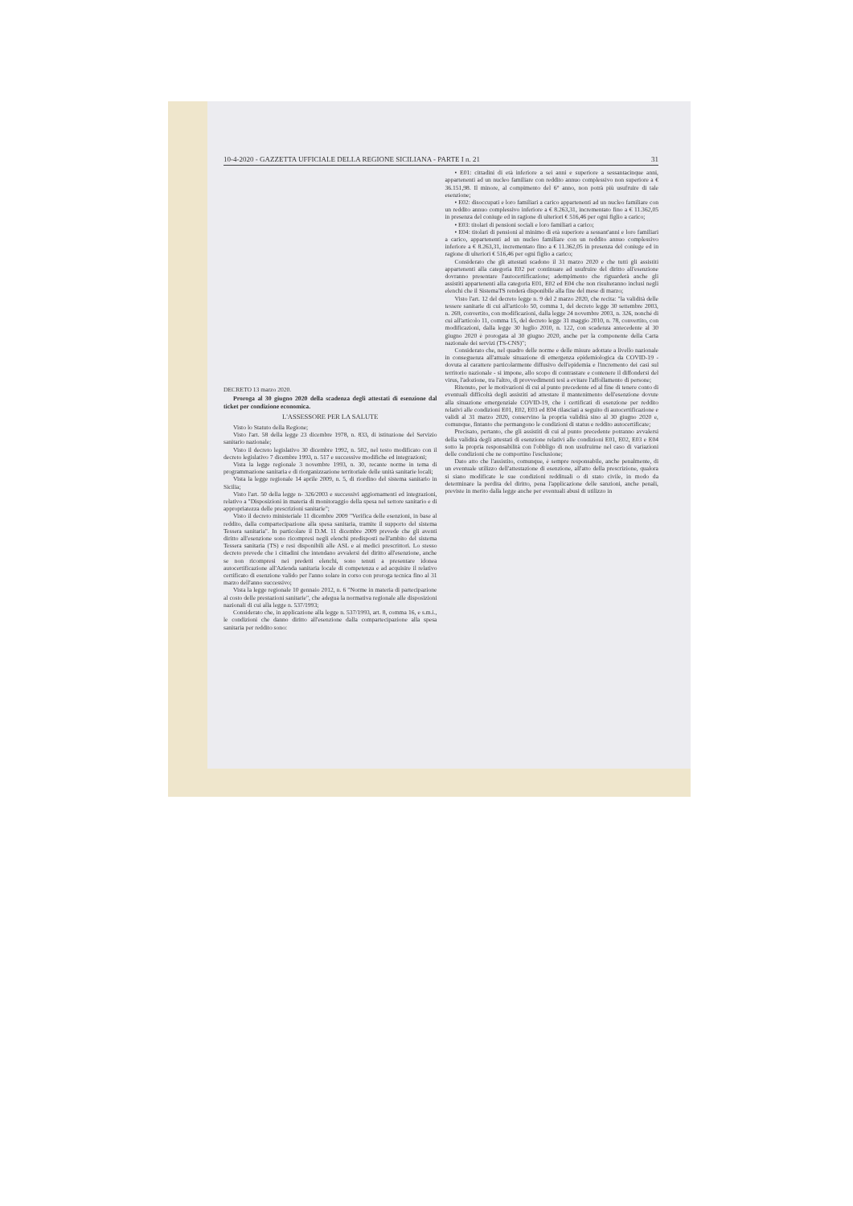10-4-2020 - GAZZETTA UFFICIALE DELLA REGIONE SICILIANA - PARTE I n. 21 31
DECRETO 13 marzo 2020.
Proroga al 30 giugno 2020 della scadenza degli attestati di esenzione dal ticket per condizione economica.
L'ASSESSORE PER LA SALUTE
Visto lo Statuto della Regione;
Visto l'art. 58 della legge 23 dicembre 1978, n. 833, di istituzione del Servizio sanitario nazionale;
Visto il decreto legislativo 30 dicembre 1992, n. 502, nel testo modificato con il decreto legislativo 7 dicembre 1993, n. 517 e successive modifiche ed integrazioni;
Vista la legge regionale 3 novembre 1993, n. 30, recante norme in tema di programmazione sanitaria e di riorganizzazione territoriale delle unità sanitarie locali;
Vista la legge regionale 14 aprile 2009, n. 5, di riordino del sistema sanitario in Sicilia;
Visto l'art. 50 della legge n- 326/2003 e successivi aggiornamenti ed integrazioni, relativo a "Disposizioni in materia di monitoraggio della spesa nel settore sanitario e di appropriatezza delle prescrizioni sanitarie";
Visto il decreto ministeriale 11 dicembre 2009 "Verifica delle esenzioni, in base al reddito, dalla compartecipazione alla spesa sanitaria, tramite il supporto del sistema Tessera sanitaria". In particolare il D.M. 11 dicembre 2009 prevede che gli aventi diritto all'esenzione sono ricompresi negli elenchi predisposti nell'ambito del sistema Tessera sanitaria (TS) e resi disponibili alle ASL e ai medici prescrittori. Lo stesso decreto prevede che i cittadini che intendano avvalersi del diritto all'esenzione, anche se non ricompresi nei predetti elenchi, sono tenuti a presentare idonea autocertificazione all'Azienda sanitaria locale di competenza e ad acquisire il relativo certificato di esenzione valido per l'anno solare in corso con proroga tecnica fino al 31 marzo dell'anno successivo;
Vista la legge regionale 10 gennaio 2012, n. 6 "Norme in materia di partecipazione al costo delle prestazioni sanitarie", che adegua la normativa regionale alle disposizioni nazionali di cui alla legge n. 537/1993;
Considerato che, in applicazione alla legge n. 537/1993, art. 8, comma 16, e s.m.i., le condizioni che danno diritto all'esenzione dalla compartecipazione alla spesa sanitaria per reddito sono:
• E01: cittadini di età inferiore a sei anni e superiore a sessantacinque anni, appartenenti ad un nucleo familiare con reddito annuo complessivo non superiore a € 36.151,98. Il minore, al compimento del 6° anno, non potrà più usufruire di tale esenzione;
• E02: disoccupati e loro familiari a carico appartenenti ad un nucleo familiare con un reddito annuo complessivo inferiore a € 8.263,31, incrementato fino a € 11.362,05 in presenza del coniuge ed in ragione di ulteriori € 516,46 per ogni figlio a carico;
• E03: titolari di pensioni sociali e loro familiari a carico;
• E04: titolari di pensioni al minimo di età superiore a sessant'anni e loro familiari a carico, appartenenti ad un nucleo familiare con un reddito annuo complessivo inferiore a € 8.263,31, incrementato fino a € 11.362,05 in presenza del coniuge ed in ragione di ulteriori € 516,46 per ogni figlio a carico;
Considerato che gli attestati scadono il 31 marzo 2020 e che tutti gli assistiti appartenenti alla categoria E02 per continuare ad usufruire del diritto all'esenzione dovranno presentare l'autocertificazione; adempimento che riguarderà anche gli assistiti appartenenti alla categoria E01, E02 ed E04 che non risulteranno inclusi negli elenchi che il SistemaTS renderà disponibile alla fine del mese di marzo;
Visto l'art. 12 del decreto legge n. 9 del 2 marzo 2020, che recita: "la validità delle tessere sanitarie di cui all'articolo 50, comma 1, del decreto legge 30 settembre 2003, n. 269, convertito, con modificazioni, dalla legge 24 novembre 2003, n. 326, nonché di cui all'articolo 11, comma 15, del decreto legge 31 maggio 2010, n. 78, convertito, con modificazioni, dalla legge 30 luglio 2010, n. 122, con scadenza antecedente al 30 giugno 2020 è prorogata al 30 giugno 2020, anche per la componente della Carta nazionale dei servizi (TS-CNS)";
Considerato che, nel quadro delle norme e delle misure adottate a livello nazionale in conseguenza all'attuale situazione di emergenza epidemiologica da COVID-19 - dovuta al carattere particolarmente diffusivo dell'epidemia e l'incremento dei casi sul territorio nazionale - si impone, allo scopo di contrastare e contenere il diffondersi del virus, l'adozione, tra l'altro, di provvedimenti tesi a evitare l'affollamento di persone;
Ritenuto, per le motivazioni di cui al punto precedente ed al fine di tenere conto di eventuali difficoltà degli assistiti ad attestare il mantenimento dell'esenzione dovute alla situazione emergenziale COVID-19, che i certificati di esenzione per reddito relativi alle condizioni E01, E02, E03 ed E04 rilasciati a seguito di autocertificazione e validi al 31 marzo 2020, conservino la propria validità sino al 30 giugno 2020 e, comunque, fintanto che permangono le condizioni di status e reddito autocertificate;
Precisato, pertanto, che gli assistiti di cui al punto precedente potranno avvalersi della validità degli attestati di esenzione relativi alle condizioni E01, E02, E03 e E04 sotto la propria responsabilità con l'obbligo di non usufruirne nel caso di variazioni delle condizioni che ne comportino l'esclusione;
Dato atto che l'assistito, comunque, è sempre responsabile, anche penalmente, di un eventuale utilizzo dell'attestazione di esenzione, all'atto della prescrizione, qualora si siano modificate le sue condizioni reddituali o di stato civile, in modo da determinare la perdita del diritto, pena l'applicazione delle sanzioni, anche penali, previste in merito dalla legge anche per eventuali abusi di utilizzo in